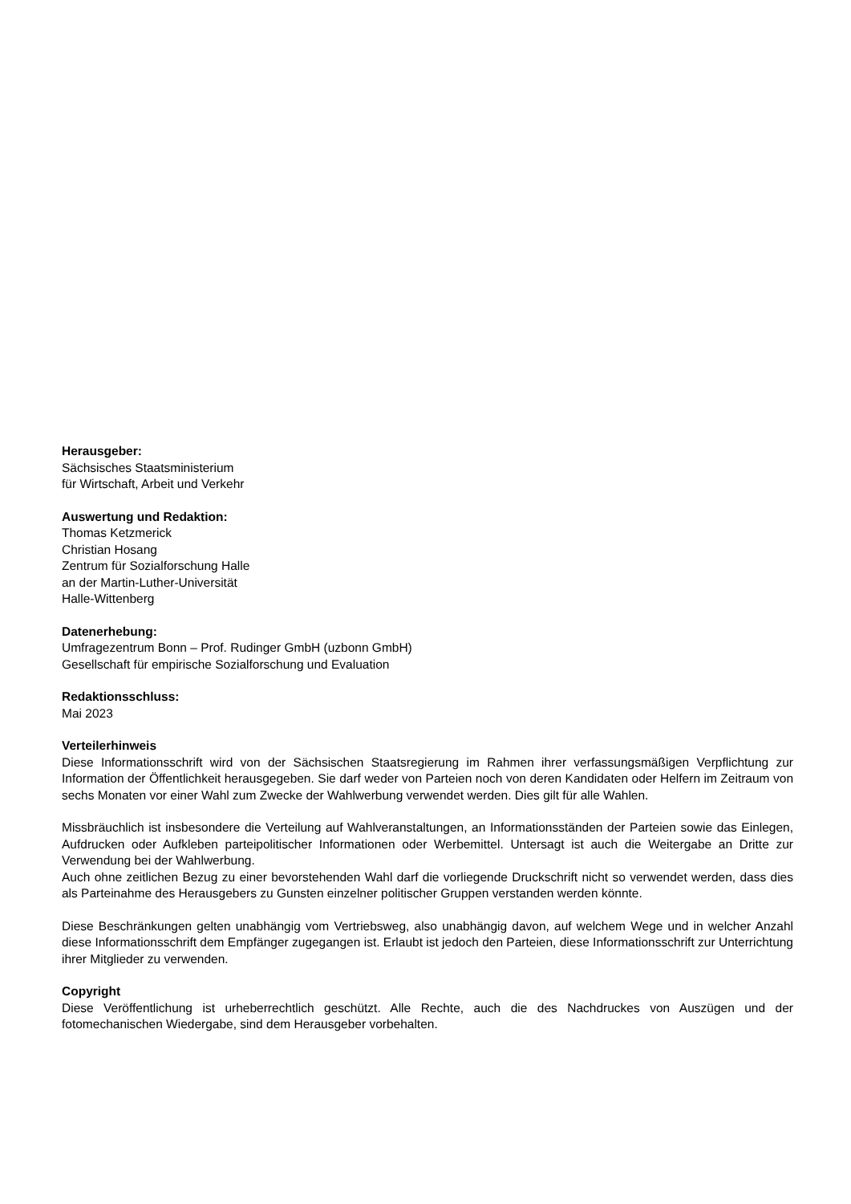Herausgeber:
Sächsisches Staatsministerium
für Wirtschaft, Arbeit und Verkehr
Auswertung und Redaktion:
Thomas Ketzmerick
Christian Hosang
Zentrum für Sozialforschung Halle
an der Martin-Luther-Universität
Halle-Wittenberg
Datenerhebung:
Umfragezentrum Bonn – Prof. Rudinger GmbH (uzbonn GmbH)
Gesellschaft für empirische Sozialforschung und Evaluation
Redaktionsschluss:
Mai 2023
Verteilerhinweis
Diese Informationsschrift wird von der Sächsischen Staatsregierung im Rahmen ihrer verfassungsmäßigen Verpflichtung zur Information der Öffentlichkeit herausgegeben. Sie darf weder von Parteien noch von deren Kandidaten oder Helfern im Zeitraum von sechs Monaten vor einer Wahl zum Zwecke der Wahlwerbung verwendet werden. Dies gilt für alle Wahlen.
Missbräuchlich ist insbesondere die Verteilung auf Wahlveranstaltungen, an Informationsständen der Parteien sowie das Einlegen, Aufdrucken oder Aufkleben parteipolitischer Informationen oder Werbemittel. Untersagt ist auch die Weitergabe an Dritte zur Verwendung bei der Wahlwerbung.
Auch ohne zeitlichen Bezug zu einer bevorstehenden Wahl darf die vorliegende Druckschrift nicht so verwendet werden, dass dies als Parteinahme des Herausgebers zu Gunsten einzelner politischer Gruppen verstanden werden könnte.
Diese Beschränkungen gelten unabhängig vom Vertriebsweg, also unabhängig davon, auf welchem Wege und in welcher Anzahl diese Informationsschrift dem Empfänger zugegangen ist. Erlaubt ist jedoch den Parteien, diese Informationsschrift zur Unterrichtung ihrer Mitglieder zu verwenden.
Copyright
Diese Veröffentlichung ist urheberrechtlich geschützt. Alle Rechte, auch die des Nachdruckes von Auszügen und der fotomechanischen Wiedergabe, sind dem Herausgeber vorbehalten.